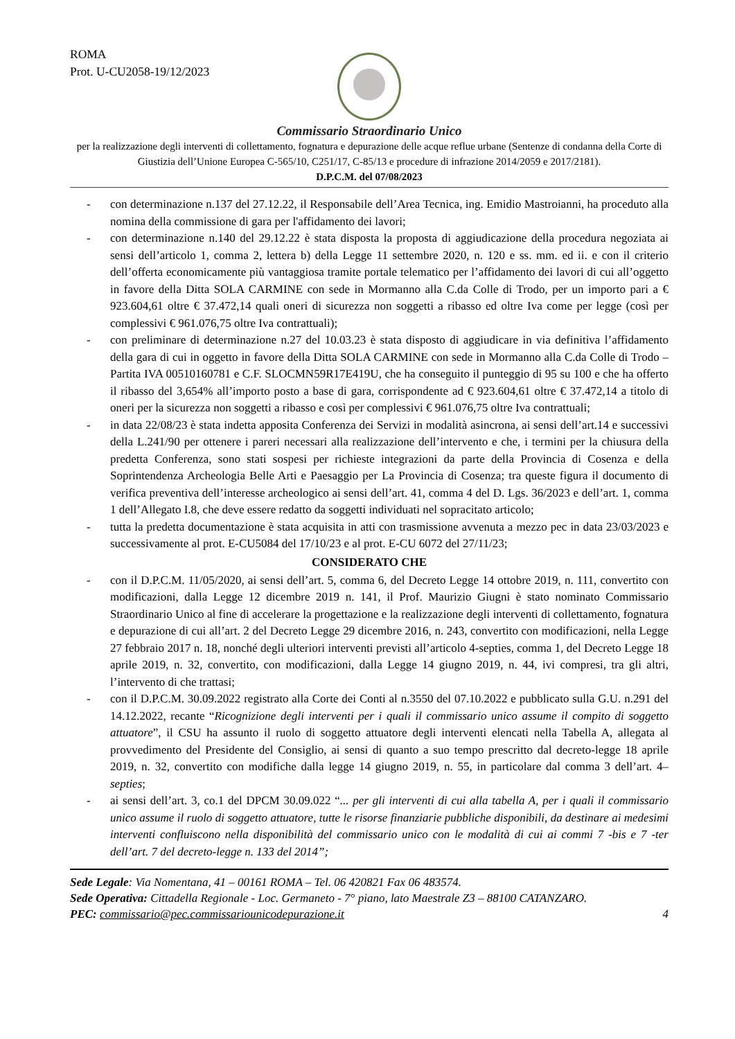ROMA
Prot. U-CU2058-19/12/2023
Commissario Straordinario Unico
per la realizzazione degli interventi di collettamento, fognatura e depurazione delle acque reflue urbane (Sentenze di condanna della Corte di Giustizia dell’Unione Europea C-565/10, C251/17, C-85/13 e procedure di infrazione 2014/2059 e 2017/2181).
D.P.C.M. del 07/08/2023
- con determinazione n.137 del 27.12.22, il Responsabile dell’Area Tecnica, ing. Emidio Mastroianni, ha proceduto alla nomina della commissione di gara per l'affidamento dei lavori;
- con determinazione n.140 del 29.12.22 è stata disposta la proposta di aggiudicazione della procedura negoziata ai sensi dell’articolo 1, comma 2, lettera b) della Legge 11 settembre 2020, n. 120 e ss. mm. ed ii. e con il criterio dell’offerta economicamente più vantaggiosa tramite portale telematico per l’affidamento dei lavori di cui all’oggetto in favore della Ditta SOLA CARMINE con sede in Mormanno alla C.da Colle di Trodo, per un importo pari a € 923.604,61 oltre € 37.472,14 quali oneri di sicurezza non soggetti a ribasso ed oltre Iva come per legge (così per complessivi € 961.076,75 oltre Iva contrattuali);
- con preliminare di determinazione n.27 del 10.03.23 è stata disposto di aggiudicare in via definitiva l’affidamento della gara di cui in oggetto in favore della Ditta SOLA CARMINE con sede in Mormanno alla C.da Colle di Trodo – Partita IVA 00510160781 e C.F. SLOCMN59R17E419U, che ha conseguito il punteggio di 95 su 100 e che ha offerto il ribasso del 3,654% all’importo posto a base di gara, corrispondente ad € 923.604,61 oltre € 37.472,14 a titolo di oneri per la sicurezza non soggetti a ribasso e così per complessivi € 961.076,75 oltre Iva contrattuali;
- in data 22/08/23 è stata indetta apposita Conferenza dei Servizi in modalità asincrona, ai sensi dell’art.14 e successivi della L.241/90 per ottenere i pareri necessari alla realizzazione dell’intervento e che, i termini per la chiusura della predetta Conferenza, sono stati sospesi per richieste integrazioni da parte della Provincia di Cosenza e della Soprintendenza Archeologia Belle Arti e Paesaggio per La Provincia di Cosenza; tra queste figura il documento di verifica preventiva dell’interesse archeologico ai sensi dell’art. 41, comma 4 del D. Lgs. 36/2023 e dell’art. 1, comma 1 dell’Allegato I.8, che deve essere redatto da soggetti individuati nel sopracitato articolo;
- tutta la predetta documentazione è stata acquisita in atti con trasmissione avvenuta a mezzo pec in data 23/03/2023 e successivamente al prot. E-CU5084 del 17/10/23 e al prot. E-CU 6072 del 27/11/23;
CONSIDERATO CHE
- con il D.P.C.M. 11/05/2020, ai sensi dell’art. 5, comma 6, del Decreto Legge 14 ottobre 2019, n. 111, convertito con modificazioni, dalla Legge 12 dicembre 2019 n. 141, il Prof. Maurizio Giugni è stato nominato Commissario Straordinario Unico al fine di accelerare la progettazione e la realizzazione degli interventi di collettamento, fognatura e depurazione di cui all’art. 2 del Decreto Legge 29 dicembre 2016, n. 243, convertito con modificazioni, nella Legge 27 febbraio 2017 n. 18, nonché degli ulteriori interventi previsti all’articolo 4-septies, comma 1, del Decreto Legge 18 aprile 2019, n. 32, convertito, con modificazioni, dalla Legge 14 giugno 2019, n. 44, ivi compresi, tra gli altri, l’intervento di che trattasi;
- con il D.P.C.M. 30.09.2022 registrato alla Corte dei Conti al n.3550 del 07.10.2022 e pubblicato sulla G.U. n.291 del 14.12.2022, recante “Ricognizione degli interventi per i quali il commissario unico assume il compito di soggetto attuatore”, il CSU ha assunto il ruolo di soggetto attuatore degli interventi elencati nella Tabella A, allegata al provvedimento del Presidente del Consiglio, ai sensi di quanto a suo tempo prescritto dal decreto-legge 18 aprile 2019, n. 32, convertito con modifiche dalla legge 14 giugno 2019, n. 55, in particolare dal comma 3 dell’art. 4–septies;
- ai sensi dell’art. 3, co.1 del DPCM 30.09.022 “... per gli interventi di cui alla tabella A, per i quali il commissario unico assume il ruolo di soggetto attuatore, tutte le risorse finanziarie pubbliche disponibili, da destinare ai medesimi interventi confluiscono nella disponibilità del commissario unico con le modalità di cui ai commi 7 -bis e 7 -ter dell’art. 7 del decreto-legge n. 133 del 2014”;
Sede Legale: Via Nomentana, 41 – 00161 ROMA – Tel. 06 420821 Fax 06 483574.
Sede Operativa: Cittadella Regionale - Loc. Germaneto - 7° piano, lato Maestrale Z3 – 88100 CATANZARO.
PEC: commissario@pec.commissariounicodepurazione.it 4